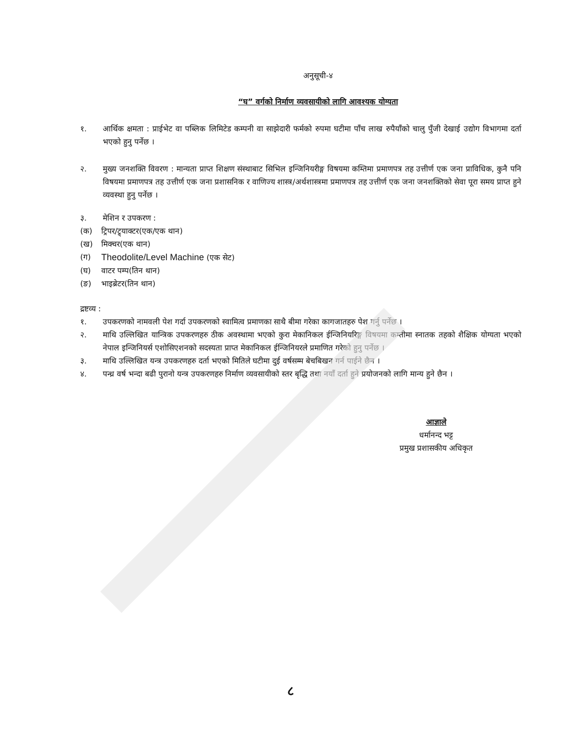अनुसूची-४
“घ” वर्गको निर्माण व्यवसायीको लागि आवश्यक योग्यता
१. आर्थिक क्षमता : प्राईभेट वा पब्लिक लिमिटेड कम्पनी वा साझेदारी फर्मको रुपमा घटीमा पाँच लाख रुपैयाँको चालु पुँजी देखाई उद्योग विभागमा दर्ता भएको हुनु पर्नेछ ।
२. मुख्य जनशक्ति विवरण : मान्यता प्राप्त शिक्षण संस्थाबाट सिभिल इन्जिनियरीङ्ग विषयमा कम्तिमा प्रमाणपत्र तह उत्तीर्ण एक जना प्राविधिक, कुनै पनि विषयमा प्रमाणपत्र तह उत्तीर्ण एक जना प्रशासनिक र वाणिज्य शास्त्र/अर्थशास्त्रमा प्रमाणपत्र तह उत्तीर्ण एक जना जनशक्तिको सेवा पूरा समय प्राप्त हुने व्यवस्था हुनु पर्नेछ ।
३. मेशिन र उपकरण :
(क) ट्रिपर/ट्र्याक्टर(एक/एक थान)
(ख) मिक्चर(एक थान)
(ग)
Theodolite/Level Machine (एक सेट)
(घ) वाटर पम्प(तिन थान)
(ङ) भाइब्रेटर(तिन थान)
द्रष्टव्य :
१. उपकरणको नामवली पेश गर्दा उपकरणको स्वामित्व प्रमाणका साथै बीमा गरेका कागजातहरु पेश गर्नु पर्नेछ ।
२. माथि उल्लिखित यान्त्रिक उपकरणहरु ठीक अवस्थामा भएको कुरा मेकानिकल ईन्जिनियरिङ्ग विषयमा कम्तीमा स्नातक तहको शैक्षिक योग्यता भएको नेपाल इन्जिनियर्स एशोसिएशनको सदस्यता प्राप्त मेकानिकल ईन्जिनियरले प्रमाणित गरेको हुनु पर्नेछ ।
३. माथि उल्लिखित यन्त्र उपकरणहरु दर्ता भएको मितिले घटीमा दुई वर्षसम्म बेचबिखन गर्न पाईने छैन ।
४. पन्ध्र वर्ष भन्दा बढी पुरानो यन्त्र उपकरणहरु निर्माण व्यवसायीको स्तर बृद्धि तथा नयाँ दर्ता हुने प्रयोजनको लागि मान्य हुने छैन ।
आज्ञाले
धर्मानन्द भट्ट
प्रमुख प्रशासकीय अधिकृत
८